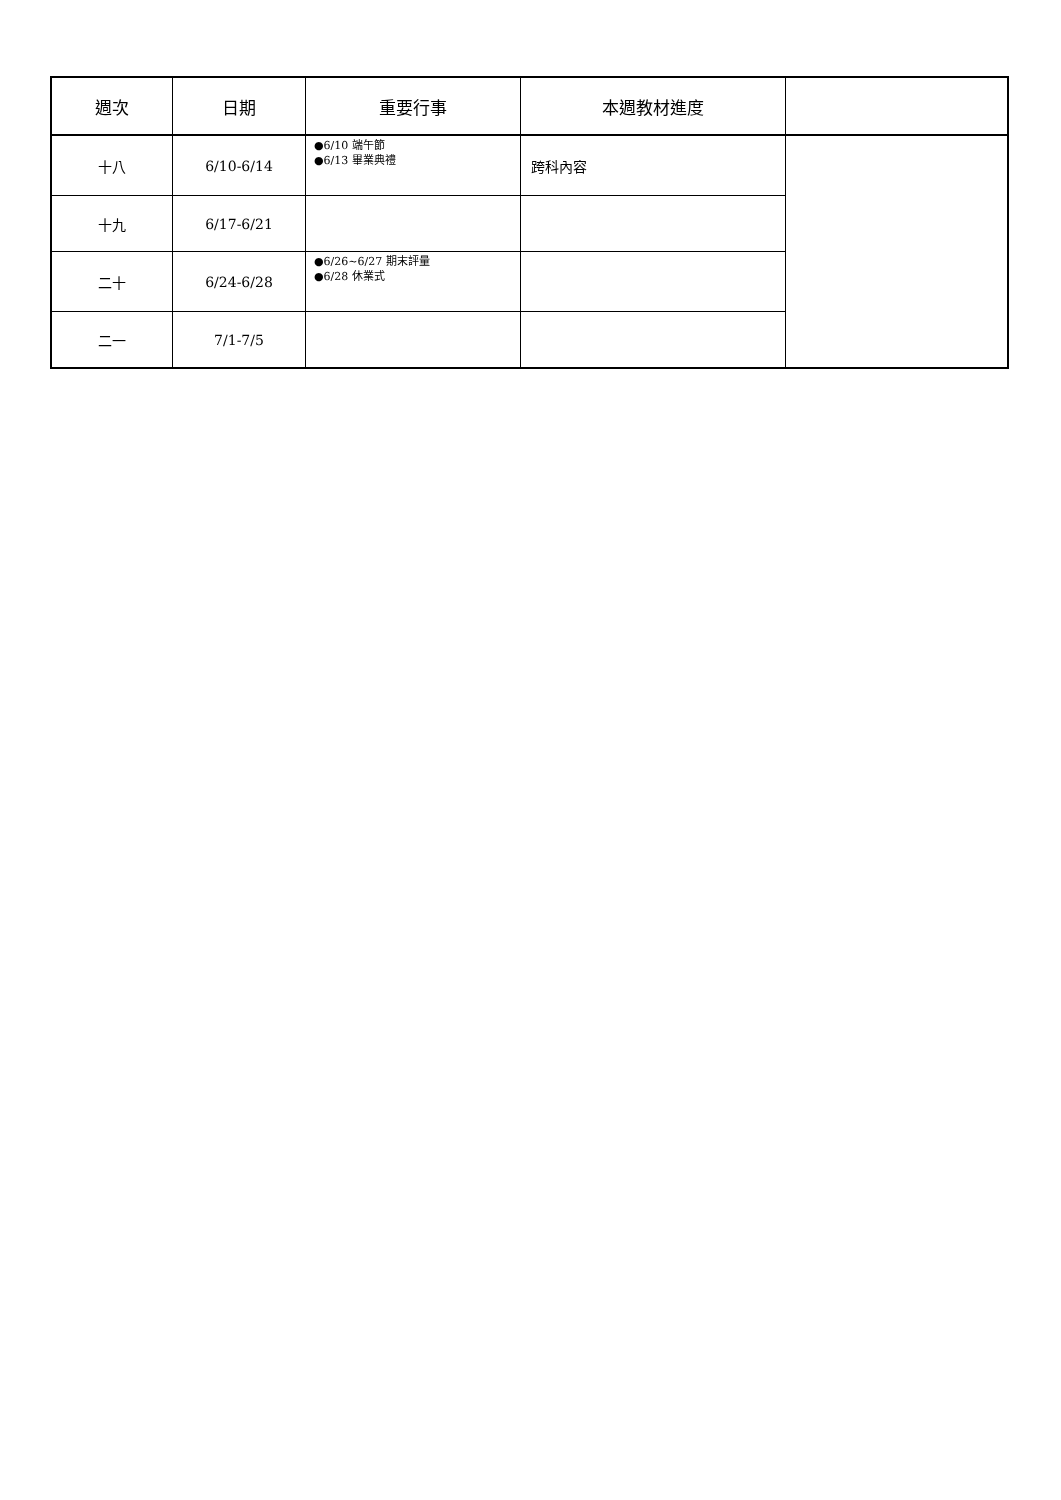| 週次 | 日期 | 重要行事 | 本週教材進度 | |
| --- | --- | --- | --- | --- |
| 十八 | 6/10-6/14 | ●6/10 端午節 ●6/13 畢業典禮 | 跨科內容 | |
| 十九 | 6/17-6/21 | | | |
| 二十 | 6/24-6/28 | ●6/26~6/27 期末評量 ●6/28 休業式 | | |
| 二一 | 7/1-7/5 | | | |